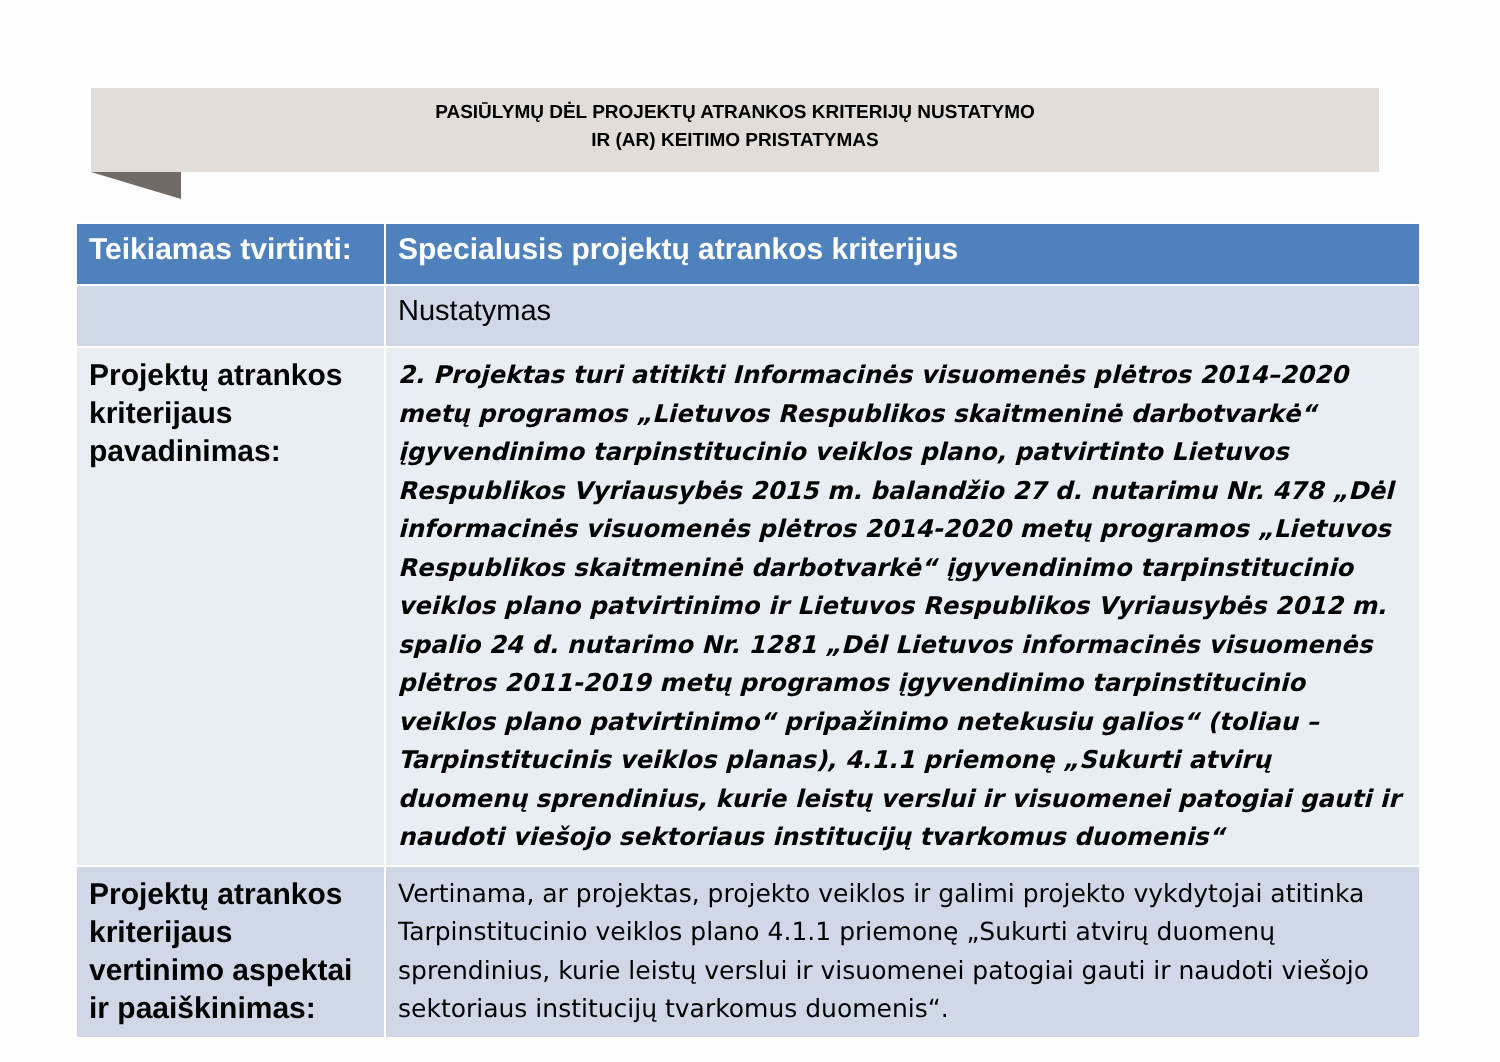PASIŪLYMŲ DĖL PROJEKTŲ ATRANKOS KRITERIJŲ NUSTATYMO
IR (AR) KEITIMO PRISTATYMAS
| Teikiamas tvirtinti: | Specialusis projektų atrankos kriterijus |
| --- | --- |
| | Nustatymas |
| Projektų atrankos kriterijaus pavadinimas: | 2. Projektas turi atitikti Informacinės visuomenės plėtros 2014–2020 metų programos „Lietuvos Respublikos skaitmeninė darbotvarkė“ įgyvendinimo tarpinstitucinio veiklos plano, patvirtinto Lietuvos Respublikos Vyriausybės 2015 m. balandžio 27 d. nutarimu Nr. 478 „Dėl informacinės visuomenės plėtros 2014-2020 metų programos „Lietuvos Respublikos skaitmeninė darbotvarkė“ įgyvendinimo tarpinstitucinio veiklos plano patvirtinimo ir Lietuvos Respublikos Vyriausybės 2012 m. spalio 24 d. nutarimo Nr. 1281 „Dėl Lietuvos informacinės visuomenės plėtros 2011-2019 metų programos įgyvendinimo tarpinstitucinio veiklos plano patvirtinimo“ pripažinimo netekusiu galios“ (toliau – Tarpinstitucinis veiklos planas), 4.1.1 priemonę „Sukurti atvirų duomenų sprendinius, kurie leistų verslui ir visuomenei patogiai gauti ir naudoti viešojo sektoriaus institucijų tvarkomus duomenis“ |
| Projektų atrankos kriterijaus vertinimo aspektai ir paaiškinimas: | Vertinama, ar projektas, projekto veiklos ir galimi projekto vykdytojai atitinka Tarpinstitucinio veiklos plano 4.1.1 priemonę „Sukurti atvirų duomenų sprendinius, kurie leistų verslui ir visuomenei patogiai gauti ir naudoti viešojo sektoriaus institucijų tvarkomus duomenis“. |